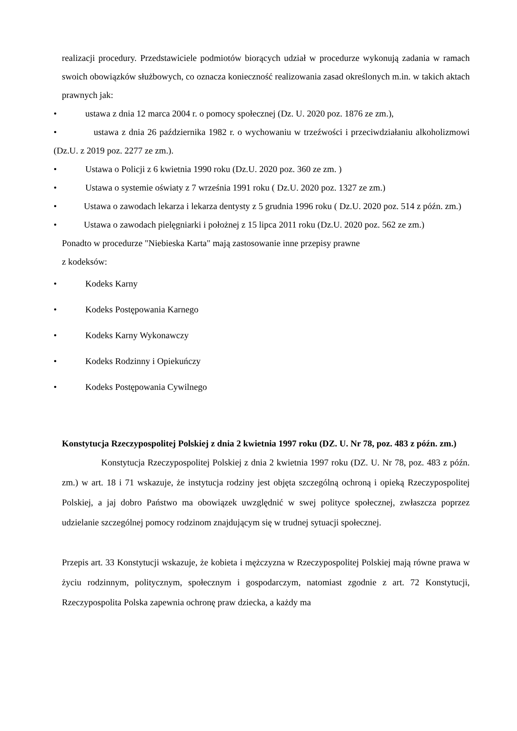realizacji procedury. Przedstawiciele podmiotów biorących udział w procedurze wykonują zadania w ramach swoich obowiązków służbowych, co oznacza konieczność realizowania zasad określonych m.in. w takich aktach prawnych jak:
• ustawa z dnia 12 marca 2004 r. o pomocy społecznej (Dz. U. 2020 poz. 1876 ze zm.),
• ustawa z dnia 26 października 1982 r. o wychowaniu w trzeźwości i przeciwdziałaniu alkoholizmowi (Dz.U. z 2019 poz. 2277 ze zm.).
• Ustawa o Policji z 6 kwietnia 1990 roku (Dz.U. 2020 poz. 360 ze zm. )
• Ustawa o systemie oświaty z 7 września 1991 roku ( Dz.U. 2020 poz. 1327 ze zm.)
• Ustawa o zawodach lekarza i lekarza dentysty z 5 grudnia 1996 roku ( Dz.U. 2020 poz. 514 z późn. zm.)
• Ustawa o zawodach pielęgniarki i położnej z 15 lipca 2011 roku (Dz.U. 2020 poz. 562 ze zm.)
Ponadto w procedurze "Niebieska Karta" mają zastosowanie inne przepisy prawne
z kodeksów:
• Kodeks Karny
• Kodeks Postępowania Karnego
• Kodeks Karny Wykonawczy
• Kodeks Rodzinny i Opiekuńczy
• Kodeks Postępowania Cywilnego
Konstytucja Rzeczypospolitej Polskiej z dnia 2 kwietnia 1997 roku (DZ. U. Nr 78, poz. 483 z późn. zm.)
Konstytucja Rzeczypospolitej Polskiej z dnia 2 kwietnia 1997 roku (DZ. U. Nr 78, poz. 483 z późn. zm.) w art. 18 i 71 wskazuje, że instytucja rodziny jest objęta szczególną ochroną i opieką Rzeczypospolitej Polskiej, a jaj dobro Państwo ma obowiązek uwzględnić w swej polityce społecznej, zwłaszcza poprzez udzielanie szczególnej pomocy rodzinom znajdującym się w trudnej sytuacji społecznej.
Przepis art. 33 Konstytucji wskazuje, że kobieta i mężczyzna w Rzeczypospolitej Polskiej mają równe prawa w życiu rodzinnym, politycznym, społecznym i gospodarczym, natomiast zgodnie z art. 72 Konstytucji, Rzeczypospolita Polska zapewnia ochronę praw dziecka, a każdy ma